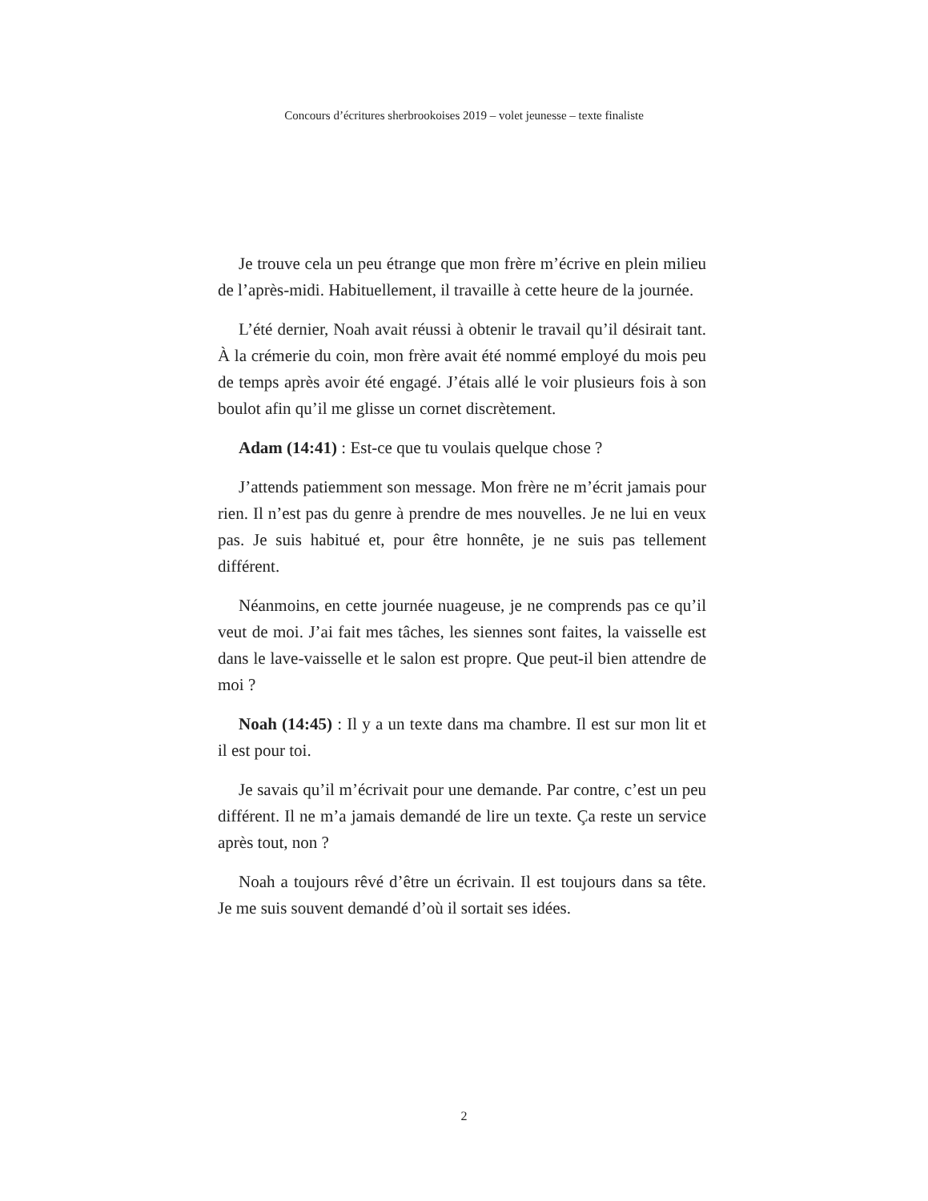Concours d’écritures sherbrookoises 2019 – volet jeunesse – texte finaliste
Je trouve cela un peu étrange que mon frère m’écrive en plein milieu de l’après-midi. Habituellement, il travaille à cette heure de la journée.
L’été dernier, Noah avait réussi à obtenir le travail qu’il désirait tant. À la crémerie du coin, mon frère avait été nommé employé du mois peu de temps après avoir été engagé. J’étais allé le voir plusieurs fois à son boulot afin qu’il me glisse un cornet discrètement.
Adam (14:41) : Est-ce que tu voulais quelque chose ?
J’attends patiemment son message. Mon frère ne m’écrit jamais pour rien. Il n’est pas du genre à prendre de mes nouvelles. Je ne lui en veux pas. Je suis habitué et, pour être honnête, je ne suis pas tellement différent.
Néanmoins, en cette journée nuageuse, je ne comprends pas ce qu’il veut de moi. J’ai fait mes tâches, les siennes sont faites, la vaisselle est dans le lave-vaisselle et le salon est propre. Que peut-il bien attendre de moi ?
Noah (14:45) : Il y a un texte dans ma chambre. Il est sur mon lit et il est pour toi.
Je savais qu’il m’écrivait pour une demande. Par contre, c’est un peu différent. Il ne m’a jamais demandé de lire un texte. Ça reste un service après tout, non ?
Noah a toujours rêvé d’être un écrivain. Il est toujours dans sa tête. Je me suis souvent demandé d’où il sortait ses idées.
2